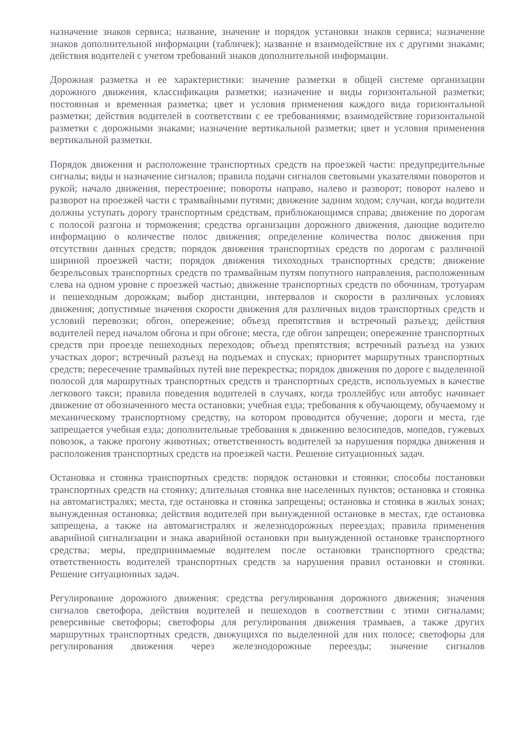назначение знаков сервиса; название, значение и порядок установки знаков сервиса; назначение знаков дополнительной информации (табличек); название и взаимодействие их с другими знаками; действия водителей с учетом требований знаков дополнительной информации.
Дорожная разметка и ее характеристики: значение разметки в общей системе организации дорожного движения, классификация разметки; назначение и виды горизонтальной разметки; постоянная и временная разметка; цвет и условия применения каждого вида горизонтальной разметки; действия водителей в соответствии с ее требованиями; взаимодействие горизонтальной разметки с дорожными знаками; назначение вертикальной разметки; цвет и условия применения вертикальной разметки.
Порядок движения и расположение транспортных средств на проезжей части: предупредительные сигналы; виды и назначение сигналов; правила подачи сигналов световыми указателями поворотов и рукой; начало движения, перестроение; повороты направо, налево и разворот; поворот налево и разворот на проезжей части с трамвайными путями; движение задним ходом; случаи, когда водители должны уступать дорогу транспортным средствам, приближающимся справа; движение по дорогам с полосой разгона и торможения; средства организации дорожного движения, дающие водителю информацию о количестве полос движения; определение количества полос движения при отсутствии данных средств; порядок движения транспортных средств по дорогам с различной шириной проезжей части; порядок движения тихоходных транспортных средств; движение безрельсовых транспортных средств по трамвайным путям попутного направления, расположенным слева на одном уровне с проезжей частью; движение транспортных средств по обочинам, тротуарам и пешеходным дорожкам; выбор дистанции, интервалов и скорости в различных условиях движения; допустимые значения скорости движения для различных видов транспортных средств и условий перевозки; обгон, опережение; объезд препятствия и встречный разъезд; действия водителей перед началом обгона и при обгоне; места, где обгон запрещен; опережение транспортных средств при проезде пешеходных переходов; объезд препятствия; встречный разъезд на узких участках дорог; встречный разъезд на подъемах и спусках; приоритет маршрутных транспортных средств; пересечение трамвайных путей вне перекрестка; порядок движения по дороге с выделенной полосой для маршрутных транспортных средств и транспортных средств, используемых в качестве легкового такси; правила поведения водителей в случаях, когда троллейбус или автобус начинает движение от обозначенного места остановки; учебная езда; требования к обучающему, обучаемому и механическому транспортному средству, на котором проводится обучение; дороги и места, где запрещается учебная езда; дополнительные требования к движению велосипедов, мопедов, гужевых повозок, а также прогону животных; ответственность водителей за нарушения порядка движения и расположения транспортных средств на проезжей части. Решение ситуационных задач.
Остановка и стоянка транспортных средств: порядок остановки и стоянки; способы постановки транспортных средств на стоянку; длительная стоянка вне населенных пунктов; остановка и стоянка на автомагистралях; места, где остановка и стоянка запрещены; остановка и стоянка в жилых зонах; вынужденная остановка; действия водителей при вынужденной остановке в местах, где остановка запрещена, а также на автомагистралях и железнодорожных переездах; правила применения аварийной сигнализации и знака аварийной остановки при вынужденной остановке транспортного средства; меры, предпринимаемые водителем после остановки транспортного средства; ответственность водителей транспортных средств за нарушения правил остановки и стоянки. Решение ситуационных задач.
Регулирование дорожного движения: средства регулирования дорожного движения; значения сигналов светофора, действия водителей и пешеходов в соответствии с этими сигналами; реверсивные светофоры; светофоры для регулирования движения трамваев, а также других маршрутных транспортных средств, движущихся по выделенной для них полосе; светофоры для регулирования движения через железнодорожные переезды; значение сигналов